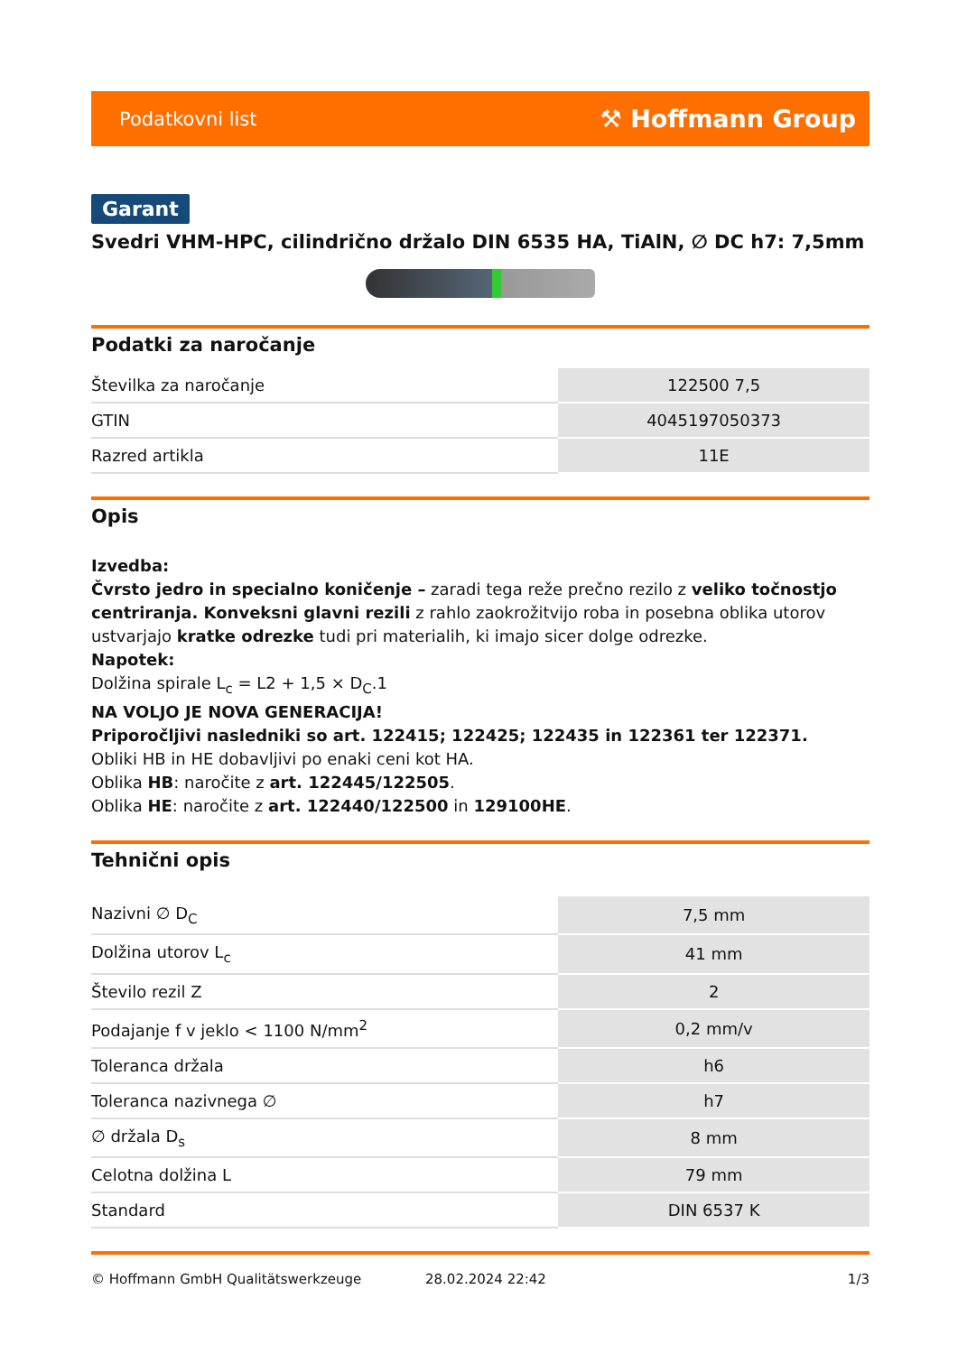Podatkovni list ⚒ Hoffmann Group
Garant
Svedri VHM-HPC, cilindrično držalo DIN 6535 HA, TiAlN, ∅ DC h7: 7,5mm
Podatki za naročanje
| Številka za naročanje | 122500 7,5 |
| GTIN | 4045197050373 |
| Razred artikla | 11E |
Opis
Izvedba:
Čvrsto jedro in specialno koničenje – zaradi tega reže prečno rezilo z veliko točnostjo centriranja. Konveksni glavni rezili z rahlo zaokrožitvijo roba in posebna oblika utorov ustvarjajo kratke odrezke tudi pri materialih, ki imajo sicer dolge odrezke.
Napotek:
Dolžina spirale L<sub>c</sub> = L2 + 1,5 × D<sub>C</sub>.1
NA VOLJO JE NOVA GENERACIJA!
Priporočljivi nasledniki so art. 122415; 122425; 122435 in 122361 ter 122371.
Obliki HB in HE dobavljivi po enaki ceni kot HA.
Oblika HB: naročite z art. 122445/122505.
Oblika HE: naročite z art. 122440/122500 in 129100HE.
Tehnični opis
| Nazivni ∅ D<sub>C</sub> | 7,5 mm |
| Dolžina utorov L<sub>c</sub> | 41 mm |
| Število rezil Z | 2 |
| Podajanje f v jeklo < 1100 N/mm<sup>2</sup> | 0,2 mm/v |
| Toleranca držala | h6 |
| Toleranca nazivnega ∅ | h7 |
| ∅ držala D<sub>s</sub> | 8 mm |
| Celotna dolžina L | 79 mm |
| Standard | DIN 6537 K |
© Hoffmann GmbH Qualitätswerkzeuge 28.02.2024 22:42 1/3